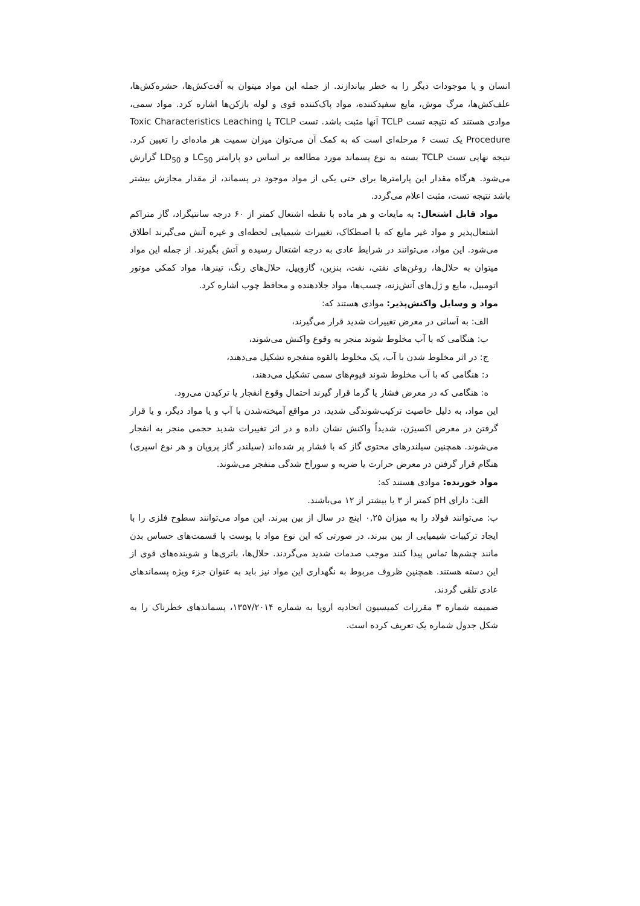انسان و یا موجودات دیگر را به خطر بیاندازند. از جمله این مواد میتوان به آفت‌کش‌ها، حشره‌کش‌ها، علف‌کش‌ها، مرگ موش، مایع سفیدکننده، مواد پاک‌کننده قوی و لوله بازکن‌ها اشاره کرد. مواد سمی، موادی هستند که نتیجه تست TCLP آنها مثبت باشد. تست TCLP یا Toxic Characteristics Leaching Procedure یک تست ۶ مرحله‌ای است که به کمک آن می‌توان میزان سمیت هر ماده‌ای را تعیین کرد. نتیجه نهایی تست TCLP بسته به نوع پسماند مورد مطالعه بر اساس دو پارامتر LC<sub>50</sub> و LD<sub>50</sub> گزارش می‌شود. هرگاه مقدار این پارامترها برای حتی یکی از مواد موجود در پسماند، از مقدار مجازش بیشتر باشد نتیجه تست، مثبت اعلام می‌گردد.
مواد قابل اشتعال: به مایعات و هر ماده با نقطه اشتعال کمتر از ۶۰ درجه سانتیگراد، گاز متراکم اشتعال‌پذیر و مواد غیر مایع که با اصطکاک، تغییرات شیمیایی لحظه‌ای و غیره آتش می‌گیرند اطلاق می‌شود. این مواد، می‌توانند در شرایط عادی به درجه اشتعال رسیده و آتش بگیرند. از جمله این مواد میتوان به حلال‌ها، روغن‌های نفتی، نفت، بنزین، گازوییل، حلال‌های رنگ، تینرها، مواد کمکی موتور اتومبیل، مایع و ژل‌های آتش‌زنه، چسب‌ها، مواد جلادهنده و محافظ چوب اشاره کرد.
مواد و وسایل واکنش‌پذیر: موادی هستند که:
الف: به آسانی در معرض تغییرات شدید قرار می‌گیرند،
ب: هنگامی که با آب مخلوط شوند منجر به وقوع واکنش می‌شوند،
ج: در اثر مخلوط شدن با آب، یک مخلوط بالقوه منفجره تشکیل می‌دهند،
د: هنگامی که با آب مخلوط شوند فیوم‌های سمی تشکیل می‌دهند،
ه: هنگامی که در معرض فشار یا گرما قرار گیرند احتمال وقوع انفجار یا ترکیدن می‌رود.
این مواد، به دلیل خاصیت ترکیب‌شوندگی شدید، در مواقع آمیخته‌شدن با آب و یا مواد دیگر، و یا قرار گرفتن در معرض اکسیژن، شدیداً واکنش نشان داده و در اثر تغییرات شدید حجمی منجر به انفجار می‌شوند. همچنین سیلندرهای محتوی گاز که با فشار پر شده‌اند (سیلندر گاز پروپان و هر نوع اسپری) هنگام قرار گرفتن در معرض حرارت یا ضربه و سوراخ شدگی منفجر می‌شوند.
مواد خورنده: موادی هستند که:
الف: دارای pH کمتر از ۳ یا بیشتر از ۱۲ می‌باشند.
ب: می‌توانند فولاد را به میزان ۰,۲۵ اینچ در سال از بین ببرند. این مواد می‌توانند سطوح فلزی را با ایجاد ترکیبات شیمیایی از بین ببرند. در صورتی که این نوع مواد با پوست یا قسمت‌های حساس بدن مانند چشم‌ها تماس پیدا کنند موجب صدمات شدید می‌گردند. حلال‌ها، باتری‌ها و شوینده‌های قوی از این دسته هستند. همچنین ظروف مربوط به نگهداری این مواد نیز باید به عنوان جزء ویژه پسماندهای عادی تلقی گردند.
ضمیمه شماره ۳ مقررات کمیسیون اتحادیه اروپا به شماره ۱۳۵۷/۲۰۱۴، پسماندهای خطرناک را به شکل جدول شماره یک تعریف کرده است.